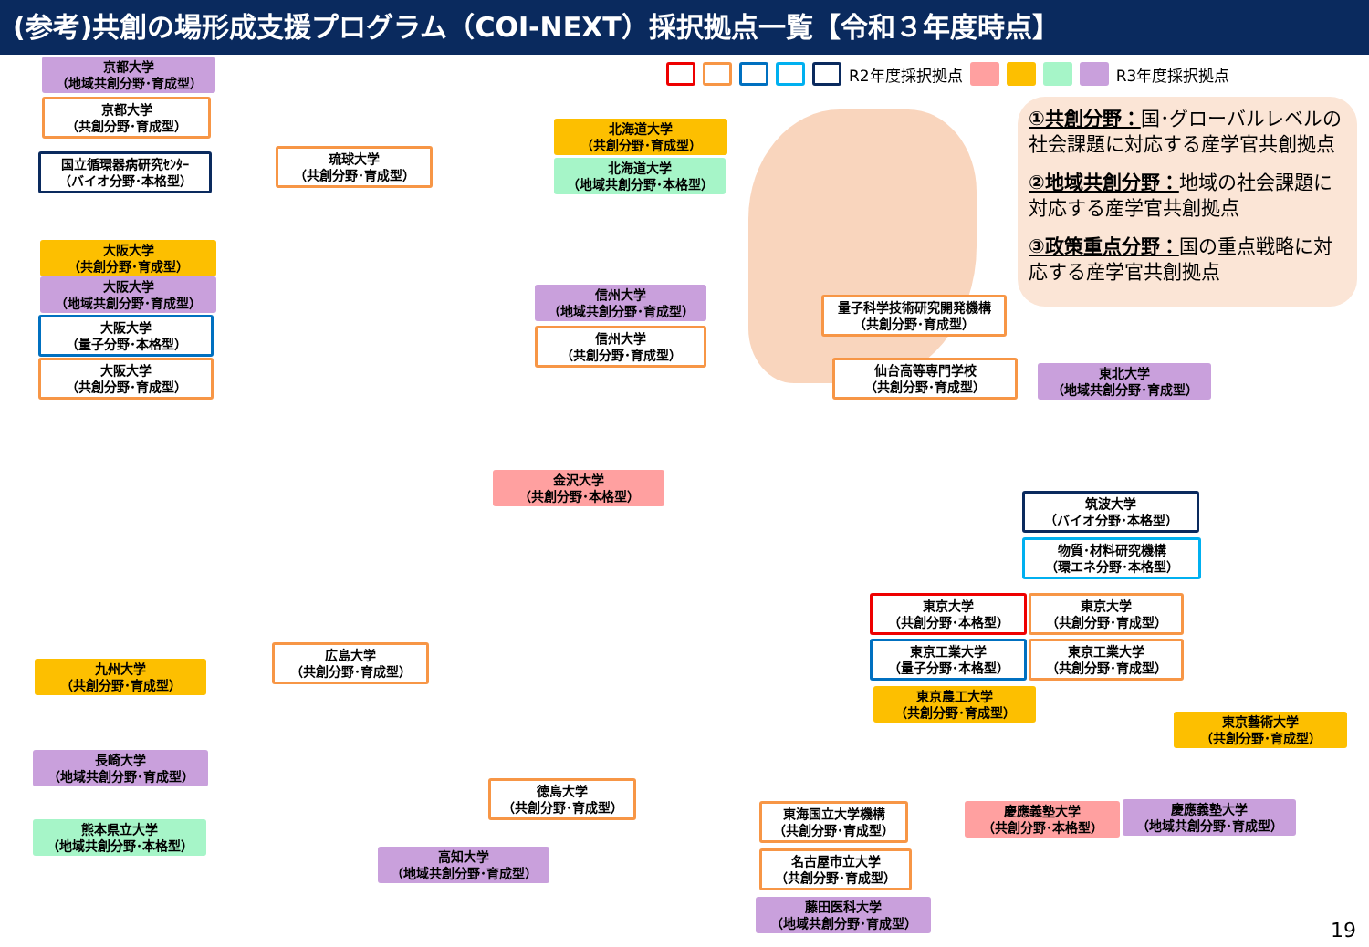(参考)共創の場形成支援プログラム（COI-NEXT）採択拠点一覧【令和３年度時点】
R2年度採択拠点 R3年度採択拠点
①共創分野：国･グローバルレベルの社会課題に対応する産学官共創拠点
②地域共創分野：地域の社会課題に対応する産学官共創拠点
③政策重点分野：国の重点戦略に対応する産学官共創拠点
京都大学
（地域共創分野･育成型）
京都大学
（共創分野･育成型）
国立循環器病研究ｾﾝﾀｰ
（バイオ分野･本格型）
琉球大学
（共創分野･育成型）
北海道大学
（共創分野･育成型）
北海道大学
（地域共創分野･本格型）
大阪大学
（共創分野･育成型）
大阪大学
（地域共創分野･育成型）
大阪大学
（量子分野･本格型）
大阪大学
（共創分野･育成型）
信州大学
（地域共創分野･育成型）
信州大学
（共創分野･育成型）
量子科学技術研究開発機構
（共創分野･育成型）
仙台高等専門学校
（共創分野･育成型）
東北大学
（地域共創分野･育成型）
金沢大学
（共創分野･本格型）
筑波大学
（バイオ分野･本格型）
物質･材料研究機構
（環エネ分野･本格型）
東京大学
（共創分野･本格型）
東京大学
（共創分野･育成型）
東京工業大学
（量子分野･本格型）
東京工業大学
（共創分野･育成型）
東京農工大学
（共創分野･育成型）
東京藝術大学
（共創分野･育成型）
広島大学
（共創分野･育成型）
九州大学
（共創分野･育成型）
長崎大学
（地域共創分野･育成型）
熊本県立大学
（地域共創分野･本格型）
徳島大学
（共創分野･育成型）
高知大学
（地域共創分野･育成型）
東海国立大学機構
（共創分野･育成型）
名古屋市立大学
（共創分野･育成型）
藤田医科大学
（地域共創分野･育成型）
慶應義塾大学
（共創分野･本格型）
慶應義塾大学
（地域共創分野･育成型）
19